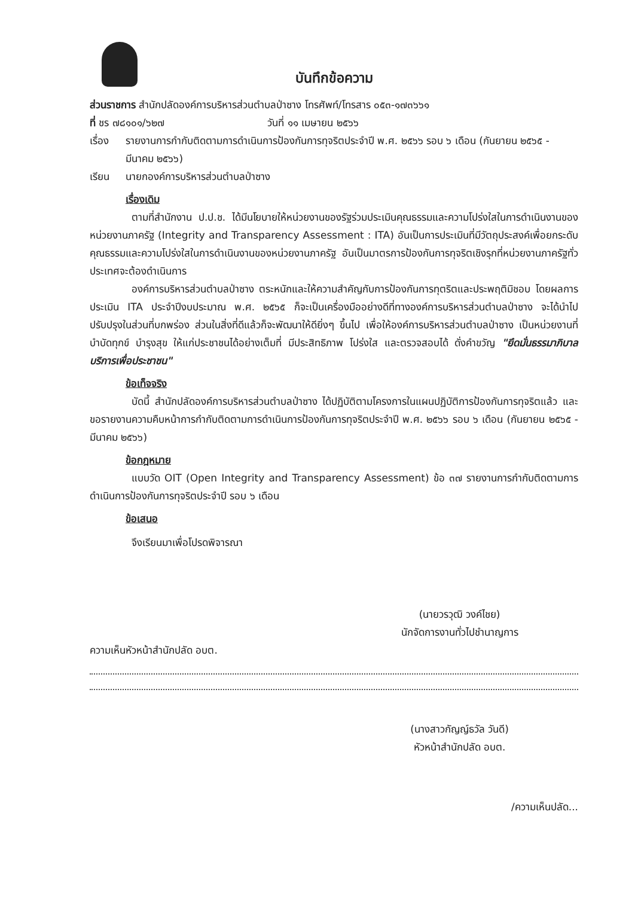บันทึกข้อความ
ส่วนราชการ สำนักปลัดองค์การบริหารส่วนตำบลป่าซาง โทรศัพท์/โทรสาร ๐๕๓-๑๗๓๖๖๑
ที่ ชร ๗๘๑๐๑/๖๒๗ วันที่ ๑๑ เมษายน ๒๕๖๖
เรื่อง รายงานการกำกับติดตามการดำเนินการป้องกันการทุจริตประจำปี พ.ศ. ๒๕๖๖ รอบ ๖ เดือน (กันยายน ๒๕๖๕ - มีนาคม ๒๕๖๖)
เรียน นายกองค์การบริหารส่วนตำบลป่าซาง
เรื่องเดิม
ตามที่สำนักงาน ป.ป.ช. ได้มีนโยบายให้หน่วยงานของรัฐร่วมประเมินคุณธรรมและความโปร่งใสในการดำเนินงานของหน่วยงานภาครัฐ (Integrity and Transparency Assessment : ITA) อันเป็นการประเมินที่มีวัตถุประสงค์เพื่อยกระดับคุณธรรมและความโปร่งใสในการดำเนินงานของหน่วยงานภาครัฐ อันเป็นมาตรการป้องกันการทุจริตเชิงรุกที่หน่วยงานภาครัฐทั่วประเทศจะต้องดำเนินการ
องค์การบริหารส่วนตำบลป่าซาง ตระหนักและให้ความสำคัญกับการป้องกันการทุตริตและประพฤติมิชอบ โดยผลการประเมิน ITA ประจำปีงบประมาณ พ.ศ. ๒๕๖๕ ก็จะเป็นเครื่องมืออย่างดีที่ทางองค์การบริหารส่วนตำบลป่าซาง จะได้นำไปปรับปรุงในส่วนที่บกพร่อง ส่วนในสิ่งที่ดีแล้วก็จะพัฒนาให้ดียิ่งๆ ขึ้นไป เพื่อให้องค์การบริหารส่วนตำบลป่าซาง เป็นหน่วยงานที่บำบัดทุกข์ บำรุงสุข ให้แก่ประชาชนได้อย่างเต็มที่ มีประสิทธิภาพ โปร่งใส และตรวจสอบได้ ดั่งคำขวัญ "ยึดมั่นธรรมาภิบาล บริการเพื่อประชาชน"
ข้อเท็จจริง
บัดนี้ สำนักปลัดองค์การบริหารส่วนตำบลป่าซาง ได้ปฏิบัติตามโครงการในแผนปฏิบัติการป้องกันการทุจริตแล้ว และขอรายงานความคืบหน้าการกำกับติดตามการดำเนินการป้องกันการทุจริตประจำปี พ.ศ. ๒๕๖๖ รอบ ๖ เดือน (กันยายน ๒๕๖๕ - มีนาคม ๒๕๖๖)
ข้อกฎหมาย
แบบวัด OIT (Open Integrity and Transparency Assessment) ข้อ ๓๗ รายงานการกำกับติดตามการดำเนินการป้องกันการทุจริตประจำปี รอบ ๖ เดือน
ข้อเสนอ
จึงเรียนมาเพื่อโปรดพิจารณา
(นายวรวุฒิ วงค์ไชย)
นักจัดการงานทั่วไปชำนาญการ
ความเห็นหัวหน้าสำนักปลัด อบต.
(นางสาวกัญญ์ธวัล วันดี)
หัวหน้าสำนักปลัด อบต.
/ความเห็นปลัด...